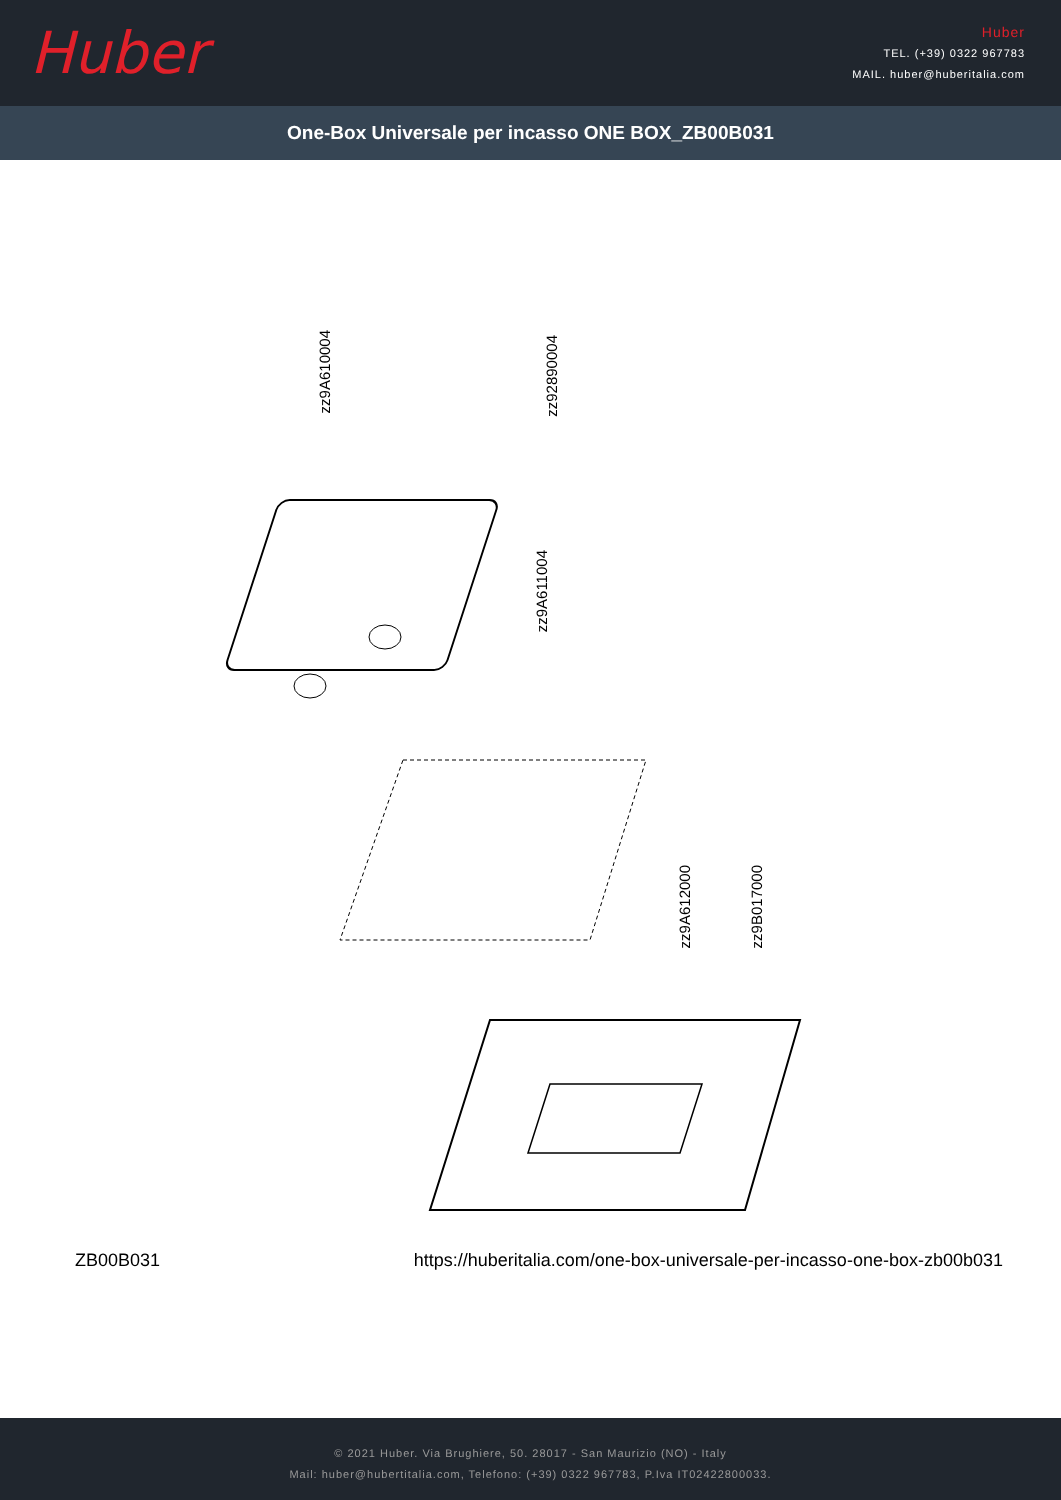Huber
Huber
TEL. (+39) 0322 967783
MAIL. huber@huberitalia.com
One-Box Universale per incasso ONE BOX_ZB00B031
zz9A610004
zz92890004
zz9A611004
zz9A612000
zz9B017000
ZB00B031 https://huberitalia.com/one-box-universale-per-incasso-one-box-zb00b031
© 2021 Huber. Via Brughiere, 50. 28017 - San Maurizio (NO) - Italy
Mail: huber@hubertitalia.com, Telefono: (+39) 0322 967783, P.Iva IT02422800033.